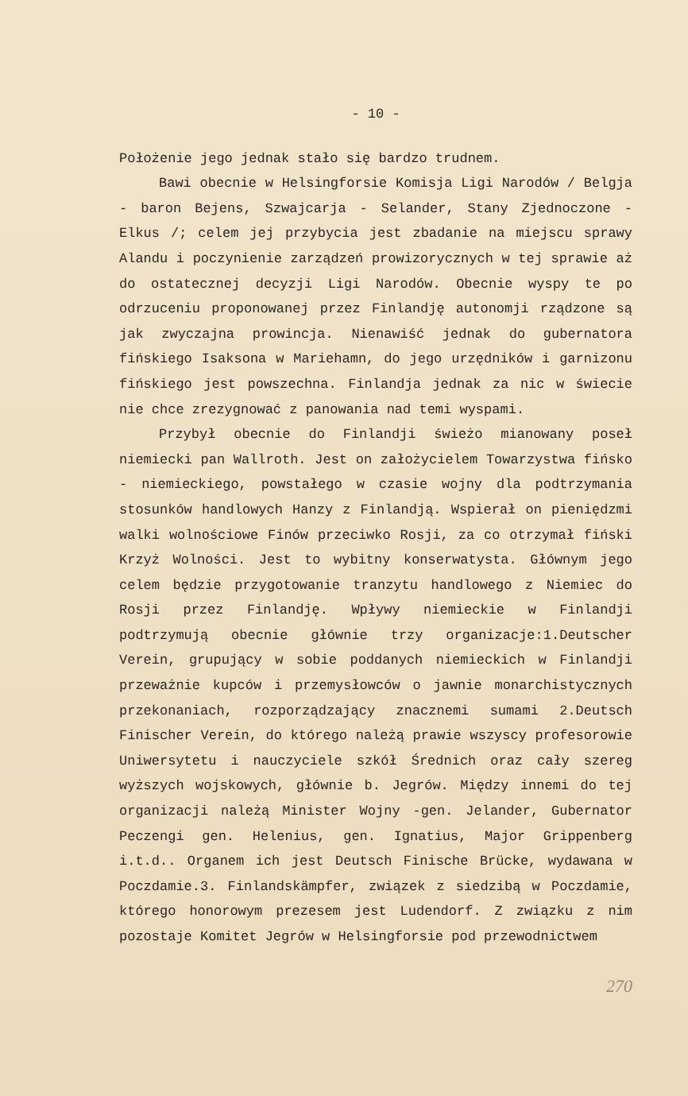- 10 -
Położenie jego jednak stało się bardzo trudnem.
Bawi obecnie w Helsingforsie Komisja Ligi Narodów / Belgja - baron Bejens, Szwajcarja - Selander, Stany Zjednoczone - Elkus /; celem jej przybycia jest zbadanie na miejscu sprawy Alandu i poczynienie zarządzeń prowizorycznych w tej sprawie aż do ostatecznej decyzji Ligi Narodów. Obecnie wyspy te po odrzuceniu proponowanej przez Finlandję autonomji rządzone są jak zwyczajna prowincja. Nienawiść jednak do gubernatora fińskiego Isaksona w Mariehamn, do jego urzędników i garnizonu fińskiego jest powszechna. Finlandja jednak za nic w świecie nie chce zrezygnować z panowania nad temi wyspami.
Przybył obecnie do Finlandji świeżo mianowany poseł niemiecki pan Wallroth. Jest on założycielem Towarzystwa fińsko - niemieckiego, powstałego w czasie wojny dla podtrzymania stosunków handlowych Hanzy z Finlandją. Wspierał on pieniędzmi walki wolnościowe Finów przeciwko Rosji, za co otrzymał fiński Krzyż Wolności. Jest to wybitny konserwatysta. Głównym jego celem będzie przygotowanie tranzytu handlowego z Niemiec do Rosji przez Finlandję. Wpływy niemieckie w Finlandji podtrzymują obecnie głównie trzy organizacje:1.Deutscher Verein, grupujący w sobie poddanych niemieckich w Finlandji przeważnie kupców i przemysłowców o jawnie monarchistycznych przekonaniach, rozporządzający znacznemi sumami 2.Deutsch Finischer Verein, do którego należą prawie wszyscy profesorowie Uniwersytetu i nauczyciele szkół Średnich oraz cały szereg wyższych wojskowych, głównie b. Jegrów. Między innemi do tej organizacji należą Minister Wojny -gen. Jelander, Gubernator Peczengi gen. Helenius, gen. Ignatius, Major Grippenberg i.t.d.. Organem ich jest Deutsch Finische Brücke, wydawana w Poczdamie.3. Finlandskämpfer, związek z siedzibą w Poczdamie, którego honorowym prezesem jest Ludendorf. Z związku z nim pozostaje Komitet Jegrów w Helsingforsie pod przewodnictwem
270